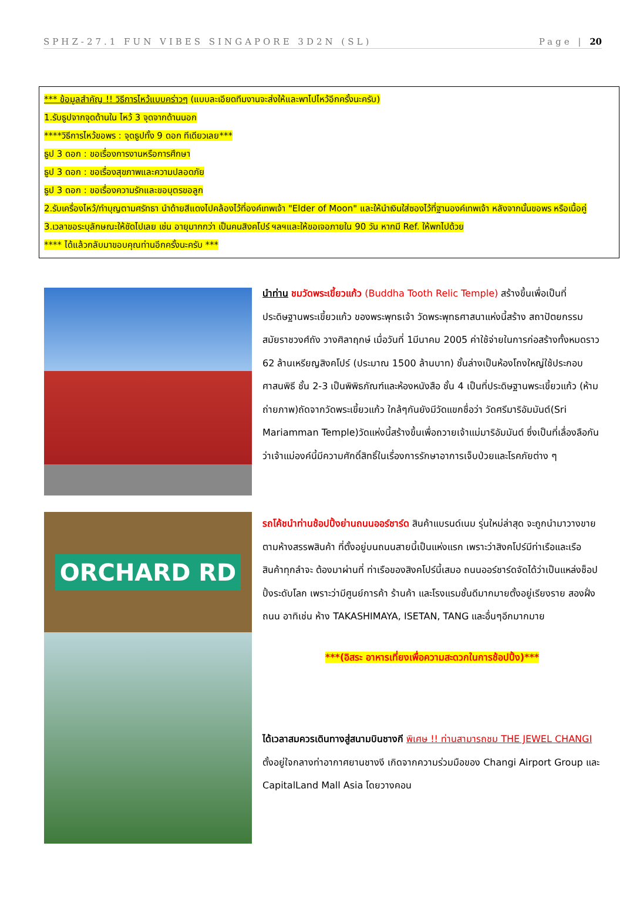SPHZ-27.1 FUN VIBES SINGAPORE 3D2N (SL) Page | 20
*** ข้อมูลสำคัญ !! วิธีการไหว้แบบคร่าวๆ (แบบละเอียดทีมงานจะส่งให้และพาไปไหว้อีกครั้งนะครับ)
1.รับธูปจากจุดด้านใน ไหว้ 3 จุดจากด้านนอก
****วิธีการไหว้ขอพร : จุดธูปทั้ง 9 ดอก ทีเดียวเลย***
ธูป 3 ดอก : ขอเรื่องการงานหรือการศึกษา
ธูป 3 ดอก : ขอเรื่องสุขภาพและความปลอดภัย
ธูป 3 ดอก : ขอเรื่องความรักและขอบุตรขอลูก
2.รับเครื่องไหว้/ทำบุญตามศรัทธา นำด้ายสีแดงไปคล้องไว้ที่องค์เทพเจ้า "Elder of Moon" และให้นำเงินใส่ซองไว้ที่ฐานองค์เทพเจ้า หลังจากนั้นขอพร หรือเนื้อคู่
3.เวลาขอระบุลักษณะให้ชัดไปเลย เช่น อายุมากกว่า เป็นคนสิงคโปร์ ฯลฯและให้ขอเจอภายใน 90 วัน หากมี Ref. ให้พกไปด้วย
**** ได้แล้วกลับมาขอบคุณท่านอีกครั้งนะครับ ***
นำท่าน ชมวัดพระเขี้ยวแก้ว (Buddha Tooth Relic Temple) สร้างขึ้นเพื่อเป็นที่ประดิษฐานพระเขี้ยวแก้ว ของพระพุทธเจ้า วัดพระพุทธศาสนาแห่งนี้สร้าง สถาปัตยกรรม สมัยราชวงศ์ถัง วางศิลาฤกษ์ เมื่อวันที่ 1มีนาคม 2005 ค่าใช้จ่ายในการก่อสร้างทั้งหมดราว 62 ล้านเหรียญสิงคโปร์ (ประมาณ 1500 ล้านบาท) ชั้นล่างเป็นห้องโถงใหญ่ใช้ประกอบศาสนพิธี ชั้น 2-3 เป็นพิพิธภัณฑ์และห้องหนังสือ ชั้น 4 เป็นที่ประดิษฐานพระเขี้ยวแก้ว (ห้ามถ่ายภาพ)ถัดจากวัดพระเขี้ยวแก้ว ใกล้ๆกันยังมีวัดแขกชื่อว่า วัดศรีมาริอัมมันต์(Sri Mariamman Temple)วัดแห่งนี้สร้างขึ้นเพื่อถวายเจ้าแม่มาริอัมมันต์ ซึ่งเป็นที่เลื่องลือกันว่าเจ้าแม่องค์นี้มีความศักดิ์สิทธิ์ในเรื่องการรักษาอาการเจ็บป่วยและโรคภัยต่าง ๆ
ORCHARD RD
รถโค้ชนำท่านช้อปปิ้งย่านถนนออร์ชาร์ด สินค้าแบรนด์เนม รุ่นใหม่ล่าสุด จะถูกนำมาวางขายตามห้างสรรพสินค้า ที่ตั้งอยู่บนถนนสายนี้เป็นแห่งแรก เพราะว่าสิงคโปร์มีท่าเรือและเรือสินค้าทุกลำจะ ต้องมาผ่านที่ ท่าเรือของสิงคโปร์นี้เสมอ ถนนออร์ชาร์ดจัดได้ว่าเป็นแหล่งช็อปปิ้งระดับโลก เพราะว่ามีศูนย์การค้า ร้านค้า และโรงแรมชั้นดีมากมายตั้งอยู่เรียงราย สองฝั่งถนน อาทิเช่น ห้าง TAKASHIMAYA, ISETAN, TANG และอื่นๆอีกมากมาย
***(อิสระ อาหารเที่ยงเพื่อความสะดวกในการช้อปปิ้ง)***
ได้เวลาสมควรเดินทางสู่สนามบินชางกี พิเศษ !! ท่านสามารถชม THE JEWEL CHANGI ตั้งอยู่ใจกลางท่าอากาศยานชางงี เกิดจากความร่วมมือของ Changi Airport Group และ CapitalLand Mall Asia โดยวางคอน